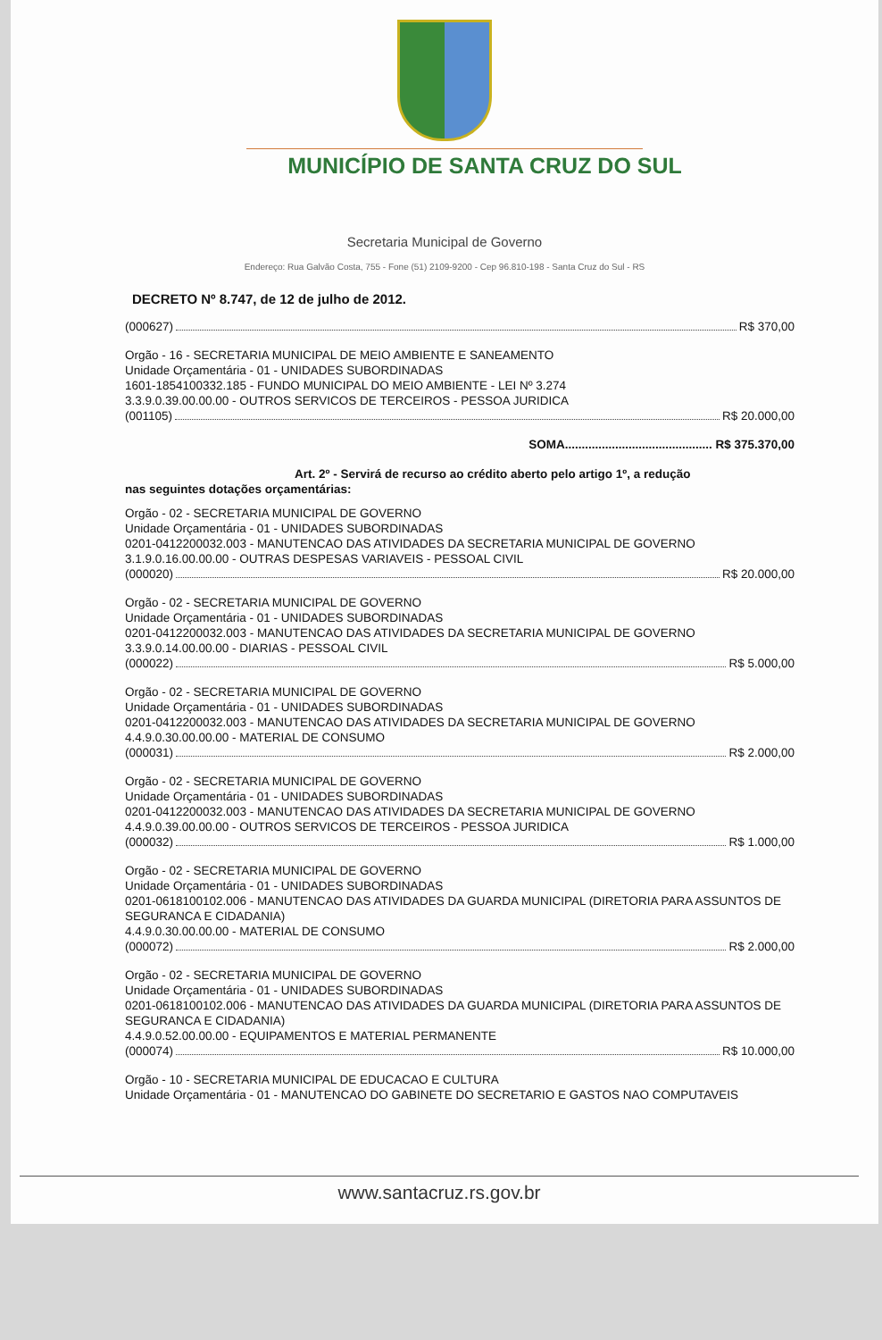MUNICÍPIO DE SANTA CRUZ DO SUL
Secretaria Municipal de Governo
Endereço: Rua Galvão Costa, 755 - Fone (51) 2109-9200 - Cep 96.810-198 - Santa Cruz do Sul - RS
DECRETO Nº 8.747, de 12 de julho de 2012.
(000627) R$ 370,00
Orgão - 16 - SECRETARIA MUNICIPAL DE MEIO AMBIENTE E SANEAMENTO
Unidade Orçamentária - 01 - UNIDADES SUBORDINADAS
1601-1854100332.185 - FUNDO MUNICIPAL DO MEIO AMBIENTE - LEI Nº 3.274
3.3.9.0.39.00.00.00 - OUTROS SERVICOS DE TERCEIROS - PESSOA JURIDICA
(001105) R$ 20.000,00
SOMA............................................ R$ 375.370,00
Art. 2º - Servirá de recurso ao crédito aberto pelo artigo 1º, a redução
nas seguintes dotações orçamentárias:
Orgão - 02 - SECRETARIA MUNICIPAL DE GOVERNO
Unidade Orçamentária - 01 - UNIDADES SUBORDINADAS
0201-0412200032.003 - MANUTENCAO DAS ATIVIDADES DA SECRETARIA MUNICIPAL DE GOVERNO
3.1.9.0.16.00.00.00 - OUTRAS DESPESAS VARIAVEIS - PESSOAL CIVIL
(000020) R$ 20.000,00
Orgão - 02 - SECRETARIA MUNICIPAL DE GOVERNO
Unidade Orçamentária - 01 - UNIDADES SUBORDINADAS
0201-0412200032.003 - MANUTENCAO DAS ATIVIDADES DA SECRETARIA MUNICIPAL DE GOVERNO
3.3.9.0.14.00.00.00 - DIARIAS - PESSOAL CIVIL
(000022) R$ 5.000,00
Orgão - 02 - SECRETARIA MUNICIPAL DE GOVERNO
Unidade Orçamentária - 01 - UNIDADES SUBORDINADAS
0201-0412200032.003 - MANUTENCAO DAS ATIVIDADES DA SECRETARIA MUNICIPAL DE GOVERNO
4.4.9.0.30.00.00.00 - MATERIAL DE CONSUMO
(000031) R$ 2.000,00
Orgão - 02 - SECRETARIA MUNICIPAL DE GOVERNO
Unidade Orçamentária - 01 - UNIDADES SUBORDINADAS
0201-0412200032.003 - MANUTENCAO DAS ATIVIDADES DA SECRETARIA MUNICIPAL DE GOVERNO
4.4.9.0.39.00.00.00 - OUTROS SERVICOS DE TERCEIROS - PESSOA JURIDICA
(000032) R$ 1.000,00
Orgão - 02 - SECRETARIA MUNICIPAL DE GOVERNO
Unidade Orçamentária - 01 - UNIDADES SUBORDINADAS
0201-0618100102.006 - MANUTENCAO DAS ATIVIDADES DA GUARDA MUNICIPAL (DIRETORIA PARA ASSUNTOS DE SEGURANCA E CIDADANIA)
4.4.9.0.30.00.00.00 - MATERIAL DE CONSUMO
(000072) R$ 2.000,00
Orgão - 02 - SECRETARIA MUNICIPAL DE GOVERNO
Unidade Orçamentária - 01 - UNIDADES SUBORDINADAS
0201-0618100102.006 - MANUTENCAO DAS ATIVIDADES DA GUARDA MUNICIPAL (DIRETORIA PARA ASSUNTOS DE SEGURANCA E CIDADANIA)
4.4.9.0.52.00.00.00 - EQUIPAMENTOS E MATERIAL PERMANENTE
(000074) R$ 10.000,00
Orgão - 10 - SECRETARIA MUNICIPAL DE EDUCACAO E CULTURA
Unidade Orçamentária - 01 - MANUTENCAO DO GABINETE DO SECRETARIO E GASTOS NAO COMPUTAVEIS
www.santacruz.rs.gov.br